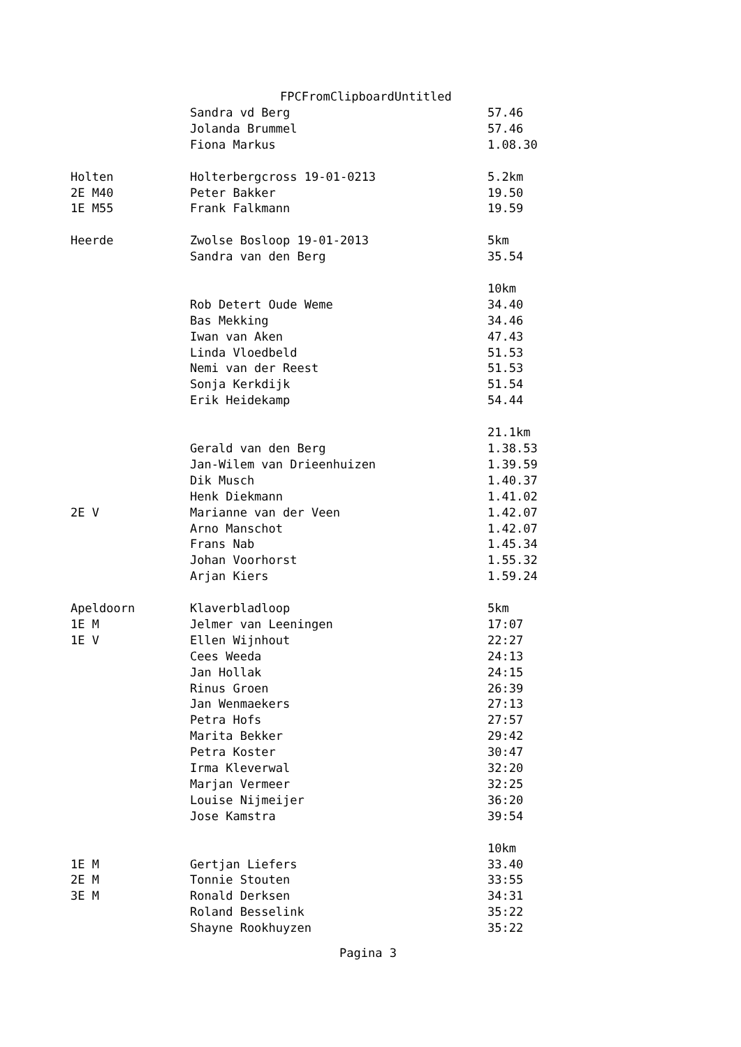FPCFromClipboardUntitled
| | Sandra vd Berg | 57.46 |
| | Jolanda Brummel | 57.46 |
| | Fiona Markus | 1.08.30 |
| Holten | Holterbergcross 19-01-0213 | 5.2km |
| 2E M40 | Peter Bakker | 19.50 |
| 1E M55 | Frank Falkmann | 19.59 |
| Heerde | Zwolse Bosloop 19-01-2013 | 5km |
| | Sandra van den Berg | 35.54 |
| | | 10km |
| | Rob Detert Oude Weme | 34.40 |
| | Bas Mekking | 34.46 |
| | Iwan van Aken | 47.43 |
| | Linda Vloedbeld | 51.53 |
| | Nemi van der Reest | 51.53 |
| | Sonja Kerkdijk | 51.54 |
| | Erik Heidekamp | 54.44 |
| | | 21.1km |
| | Gerald van den Berg | 1.38.53 |
| | Jan-Wilem van Drieenhuizen | 1.39.59 |
| | Dik Musch | 1.40.37 |
| | Henk Diekmann | 1.41.02 |
| 2E V | Marianne van der Veen | 1.42.07 |
| | Arno Manschot | 1.42.07 |
| | Frans Nab | 1.45.34 |
| | Johan Voorhorst | 1.55.32 |
| | Arjan Kiers | 1.59.24 |
| Apeldoorn | Klaverbladloop | 5km |
| 1E M | Jelmer van Leeningen | 17:07 |
| 1E V | Ellen Wijnhout | 22:27 |
| | Cees Weeda | 24:13 |
| | Jan Hollak | 24:15 |
| | Rinus Groen | 26:39 |
| | Jan Wenmaekers | 27:13 |
| | Petra Hofs | 27:57 |
| | Marita Bekker | 29:42 |
| | Petra Koster | 30:47 |
| | Irma Kleverwal | 32:20 |
| | Marjan Vermeer | 32:25 |
| | Louise Nijmeijer | 36:20 |
| | Jose Kamstra | 39:54 |
| | | 10km |
| 1E M | Gertjan Liefers | 33.40 |
| 2E M | Tonnie Stouten | 33:55 |
| 3E M | Ronald Derksen | 34:31 |
| | Roland Besselink | 35:22 |
| | Shayne Rookhuyzen | 35:22 |
Pagina 3